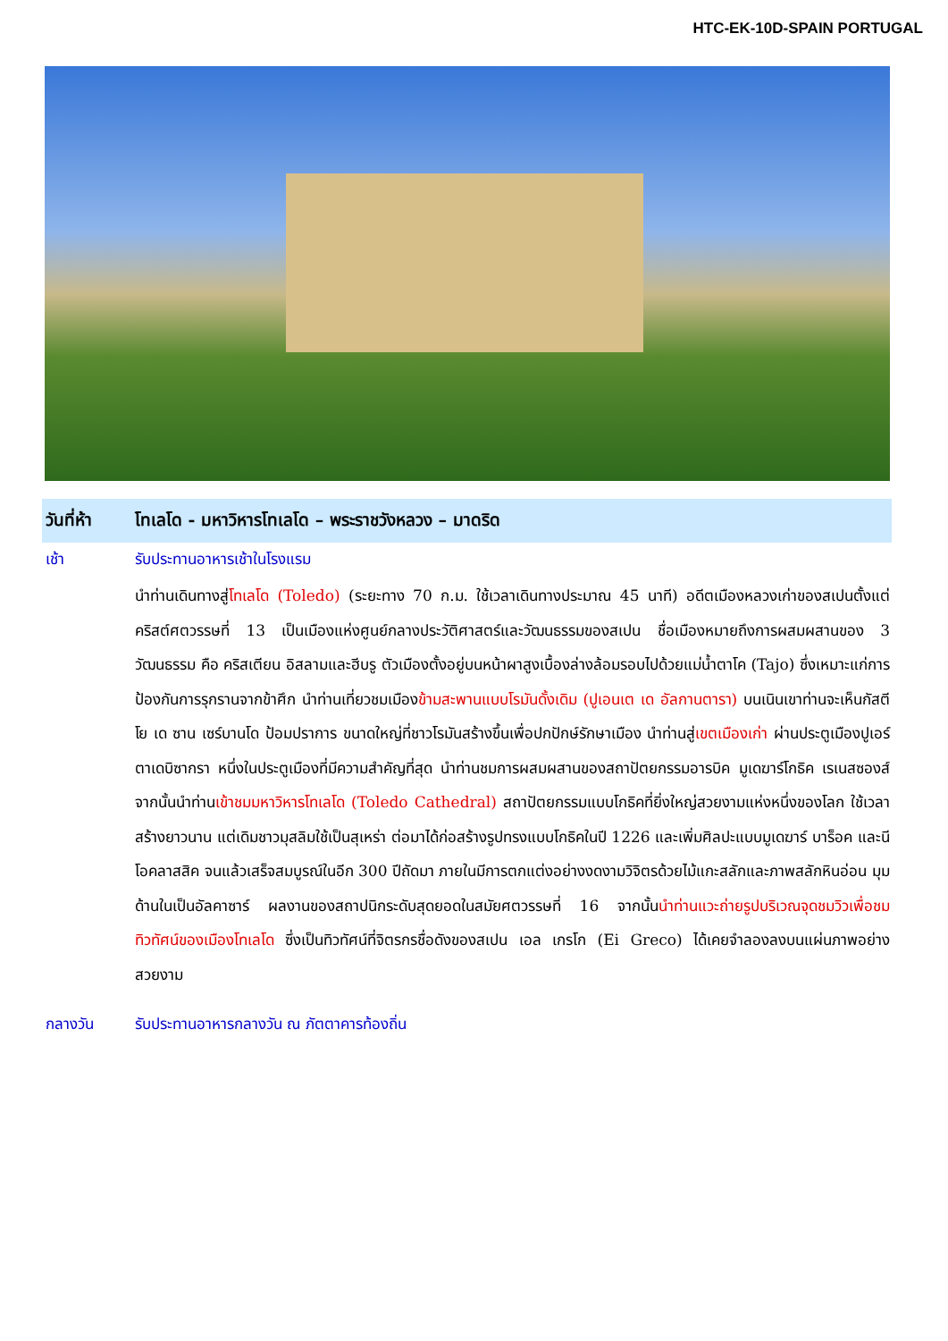HTC-EK-10D-SPAIN PORTUGAL
วันที่ห้า
โทเลโด - มหาวิหารโทเลโด – พระราชวังหลวง – มาดริด
เช้า รับประทานอาหารเช้าในโรงแรม
นำท่านเดินทางสู่โทเลโด (Toledo) (ระยะทาง 70 ก.ม. ใช้เวลาเดินทางประมาณ 45 นาที) อดีตเมืองหลวงเก่าของสเปนตั้งแต่คริสต์ศตวรรษที่ 13 เป็นเมืองแห่งศูนย์กลางประวัติศาสตร์และวัฒนธรรมของสเปน ชื่อเมืองหมายถึงการผสมผสานของ 3 วัฒนธรรม คือ คริสเตียน อิสลามและฮีบรู ตัวเมืองตั้งอยู่บนหน้าผาสูงเบื้องล่างล้อมรอบไปด้วยแม่น้ำตาโค (Tajo) ซึ่งเหมาะแก่การป้องกันการรุกรานจากข้าศึก นำท่านเที่ยวชมเมืองข้ามสะพานแบบโรมันดั้งเดิม (ปูเอนเต เด อัลกานตารา) บนเนินเขาท่านจะเห็นกัสตีโย เด ซาน เซร์บานโด ป้อมปราการ ขนาดใหญ่ที่ชาวโรมันสร้างขึ้นเพื่อปกปักษ์รักษาเมือง นำท่านสู่เขตเมืองเก่า ผ่านประตูเมืองปูเอร์ตาเดบิซากรา หนึ่งในประตูเมืองที่มีความสำคัญที่สุด นำท่านชมการผสมผสานของสถาปัตยกรรมอารบิค มูเดฆาร์โกธิค เรเนสซองส์ จากนั้นนำท่านเข้าชมมหาวิหารโทเลโด (Toledo Cathedral) สถาปัตยกรรมแบบโกธิคที่ยิ่งใหญ่สวยงามแห่งหนึ่งของโลก ใช้เวลาสร้างยาวนาน แต่เดิมชาวมุสลิมใช้เป็นสุเหร่า ต่อมาได้ก่อสร้างรูปทรงแบบโกธิคในปี 1226 และเพิ่มศิลปะแบบมูเดฆาร์ บาร็อค และนีโอคลาสสิค จนแล้วเสร็จสมบูรณ์ในอีก 300 ปีถัดมา ภายในมีการตกแต่งอย่างงดงามวิจิตรด้วยไม้แกะสลักและภาพสลักหินอ่อน มุมด้านในเป็นอัลคาซาร์ ผลงานของสถาปนิกระดับสุดยอดในสมัยศตวรรษที่ 16 จากนั้นนำท่านแวะถ่ายรูปบริเวณจุดชมวิวเพื่อชมทิวทัศน์ของเมืองโทเลโด ซึ่งเป็นทิวทัศน์ที่จิตรกรชื่อดังของสเปน เอล เกรโก (Ei Greco) ได้เคยจำลองลงบนแผ่นภาพอย่างสวยงาม
กลางวัน รับประทานอาหารกลางวัน ณ ภัตตาคารท้องถิ่น